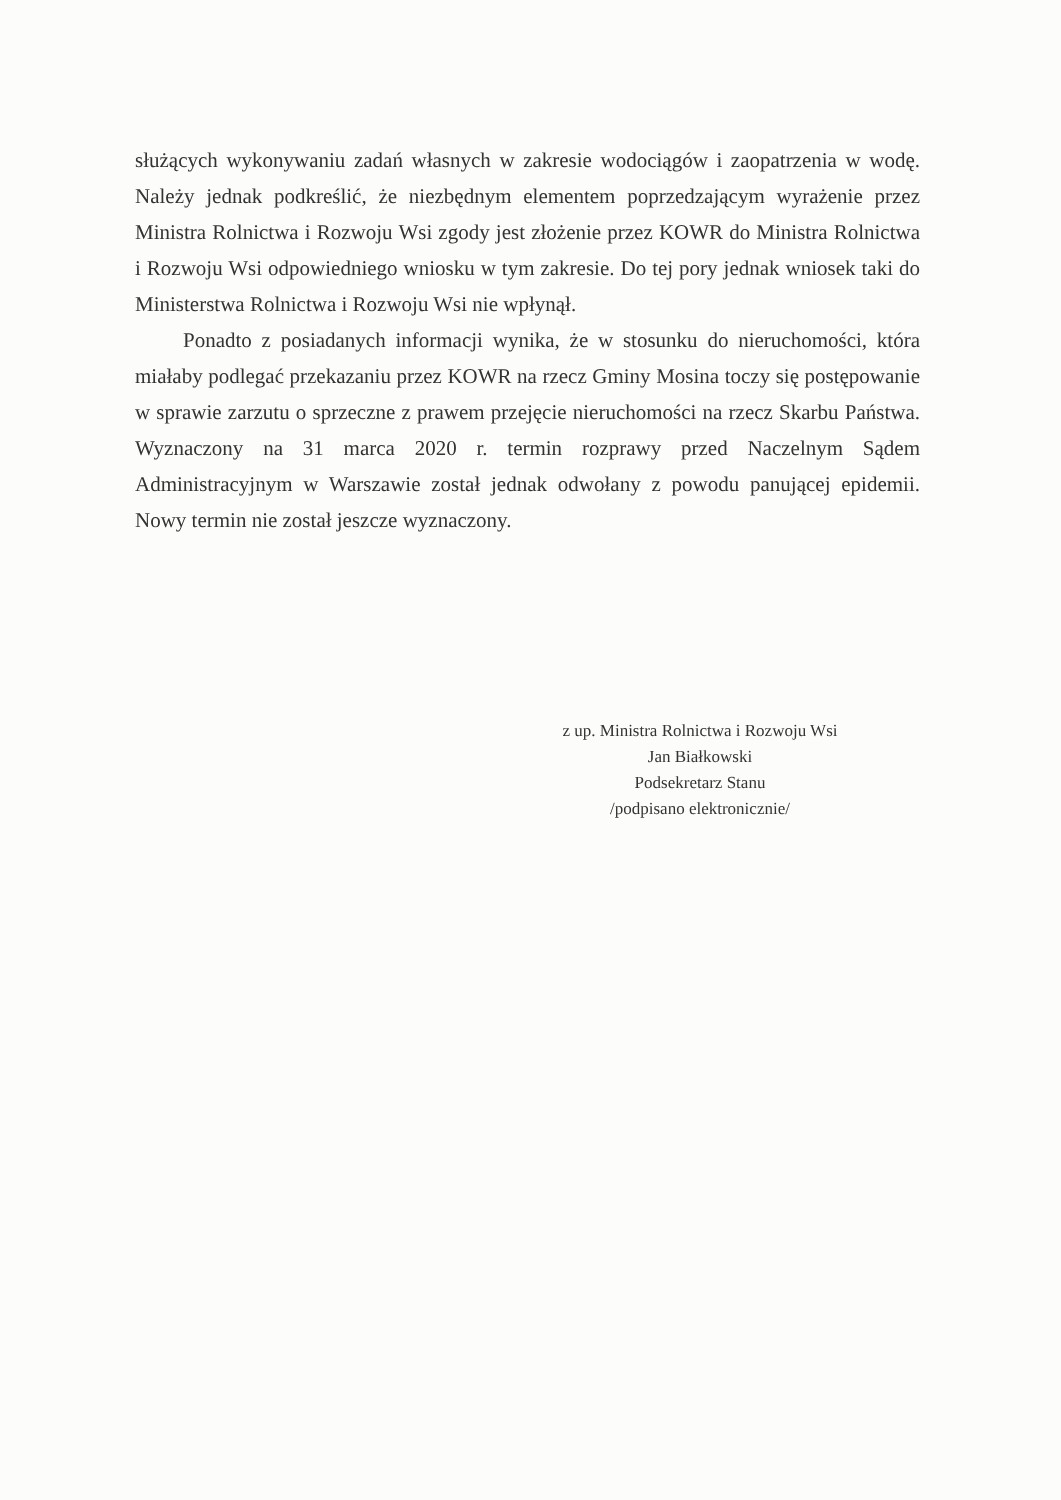służących wykonywaniu zadań własnych w zakresie wodociągów i zaopatrzenia w wodę. Należy jednak podkreślić, że niezbędnym elementem poprzedzającym wyrażenie przez Ministra Rolnictwa i Rozwoju Wsi zgody jest złożenie przez KOWR do Ministra Rolnictwa i Rozwoju Wsi odpowiedniego wniosku w tym zakresie. Do tej pory jednak wniosek taki do Ministerstwa Rolnictwa i Rozwoju Wsi nie wpłynął.
Ponadto z posiadanych informacji wynika, że w stosunku do nieruchomości, która miałaby podlegać przekazaniu przez KOWR na rzecz Gminy Mosina toczy się postępowanie w sprawie zarzutu o sprzeczne z prawem przejęcie nieruchomości na rzecz Skarbu Państwa. Wyznaczony na 31 marca 2020 r. termin rozprawy przed Naczelnym Sądem Administracyjnym w Warszawie został jednak odwołany z powodu panującej epidemii. Nowy termin nie został jeszcze wyznaczony.
z up. Ministra Rolnictwa i Rozwoju Wsi
Jan Białkowski
Podsekretarz Stanu
/podpisano elektronicznie/